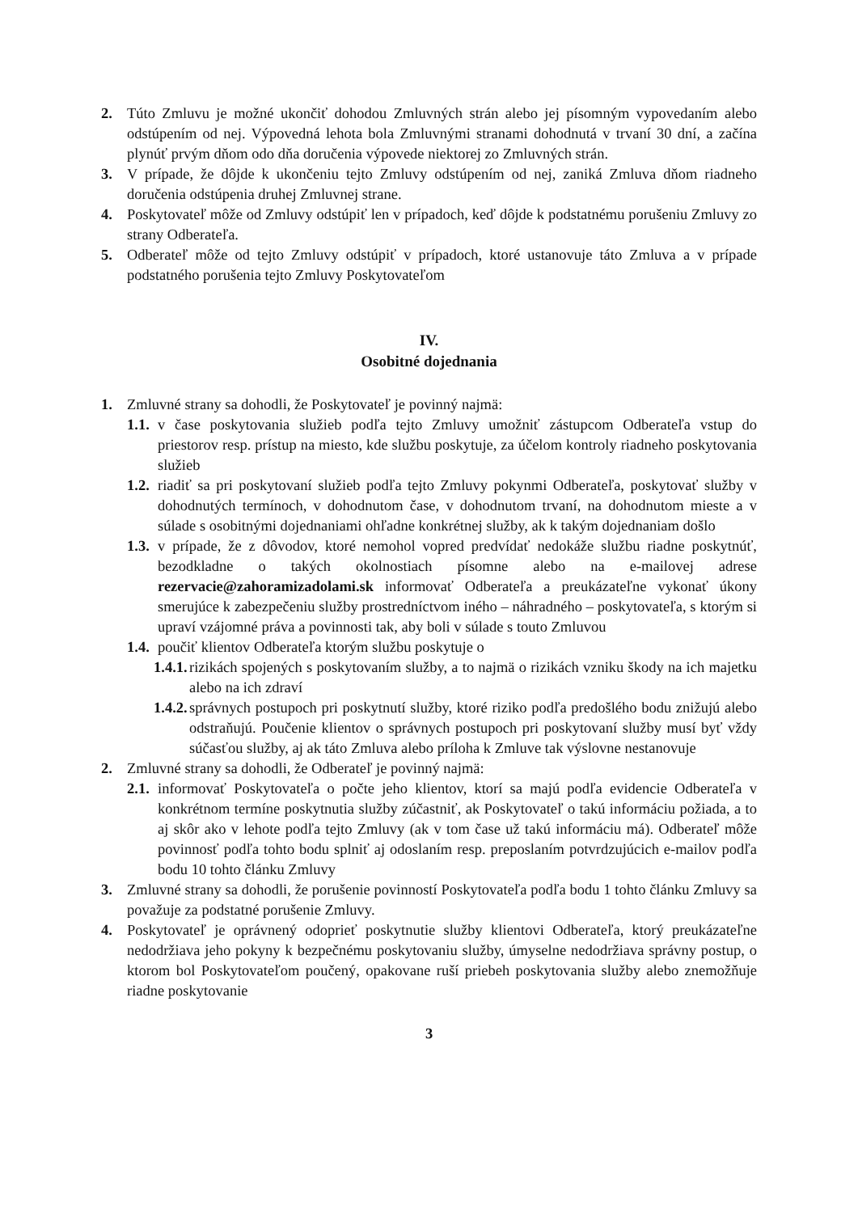2. Túto Zmluvu je možné ukončiť dohodou Zmluvných strán alebo jej písomným vypovedaním alebo odstúpením od nej. Výpovedná lehota bola Zmluvnými stranami dohodnutá v trvaní 30 dní, a začína plynúť prvým dňom odo dňa doručenia výpovede niektorej zo Zmluvných strán.
3. V prípade, že dôjde k ukončeniu tejto Zmluvy odstúpením od nej, zaniká Zmluva dňom riadneho doručenia odstúpenia druhej Zmluvnej strane.
4. Poskytovateľ môže od Zmluvy odstúpiť len v prípadoch, keď dôjde k podstatnému porušeniu Zmluvy zo strany Odberateľa.
5. Odberateľ môže od tejto Zmluvy odstúpiť v prípadoch, ktoré ustanovuje táto Zmluva a v prípade podstatného porušenia tejto Zmluvy Poskytovateľom
IV.
Osobitné dojednania
1. Zmluvné strany sa dohodli, že Poskytovateľ je povinný najmä:
1.1. v čase poskytovania služieb podľa tejto Zmluvy umožniť zástupcom Odberateľa vstup do priestorov resp. prístup na miesto, kde službu poskytuje, za účelom kontroly riadneho poskytovania služieb
1.2. riadiť sa pri poskytovaní služieb podľa tejto Zmluvy pokynmi Odberateľa, poskytovať služby v dohodnutých termínoch, v dohodnutom čase, v dohodnutom trvaní, na dohodnutom mieste a v súlade s osobitnými dojednaniami ohľadne konkrétnej služby, ak k takým dojednaniam došlo
1.3. v prípade, že z dôvodov, ktoré nemohol vopred predvídať nedokáže službu riadne poskytnúť, bezodkladne o takých okolnostiach písomne alebo na e-mailovej adrese rezervacie@zahoramizadolami.sk informovať Odberateľa a preukázateľne vykonať úkony smerujúce k zabezpečeniu služby prostredníctvom iného – náhradného – poskytovateľa, s ktorým si upraví vzájomné práva a povinnosti tak, aby boli v súlade s touto Zmluvou
1.4. poučiť klientov Odberateľa ktorým službu poskytuje o
1.4.1. rizikách spojených s poskytovaním služby, a to najmä o rizikách vzniku škody na ich majetku alebo na ich zdraví
1.4.2. správnych postupoch pri poskytnutí služby, ktoré riziko podľa predošlého bodu znižujú alebo odstraňujú. Poučenie klientov o správnych postupoch pri poskytovaní služby musí byť vždy súčasťou služby, aj ak táto Zmluva alebo príloha k Zmluve tak výslovne nestanovuje
2. Zmluvné strany sa dohodli, že Odberateľ je povinný najmä:
2.1. informovať Poskytovateľa o počte jeho klientov, ktorí sa majú podľa evidencie Odberateľa v konkrétnom termíne poskytnutia služby zúčastniť, ak Poskytovateľ o takú informáciu požiada, a to aj skôr ako v lehote podľa tejto Zmluvy (ak v tom čase už takú informáciu má). Odberateľ môže povinnosť podľa tohto bodu splniť aj odoslaním resp. preposlaním potvrdzujúcich e-mailov podľa bodu 10 tohto článku Zmluvy
3. Zmluvné strany sa dohodli, že porušenie povinností Poskytovateľa podľa bodu 1 tohto článku Zmluvy sa považuje za podstatné porušenie Zmluvy.
4. Poskytovateľ je oprávnený odoprieť poskytnutie služby klientovi Odberateľa, ktorý preukázateľne nedodržiava jeho pokyny k bezpečnému poskytovaniu služby, úmyselne nedodržiava správny postup, o ktorom bol Poskytovateľom poučený, opakovane ruší priebeh poskytovania služby alebo znemožňuje riadne poskytovanie
3